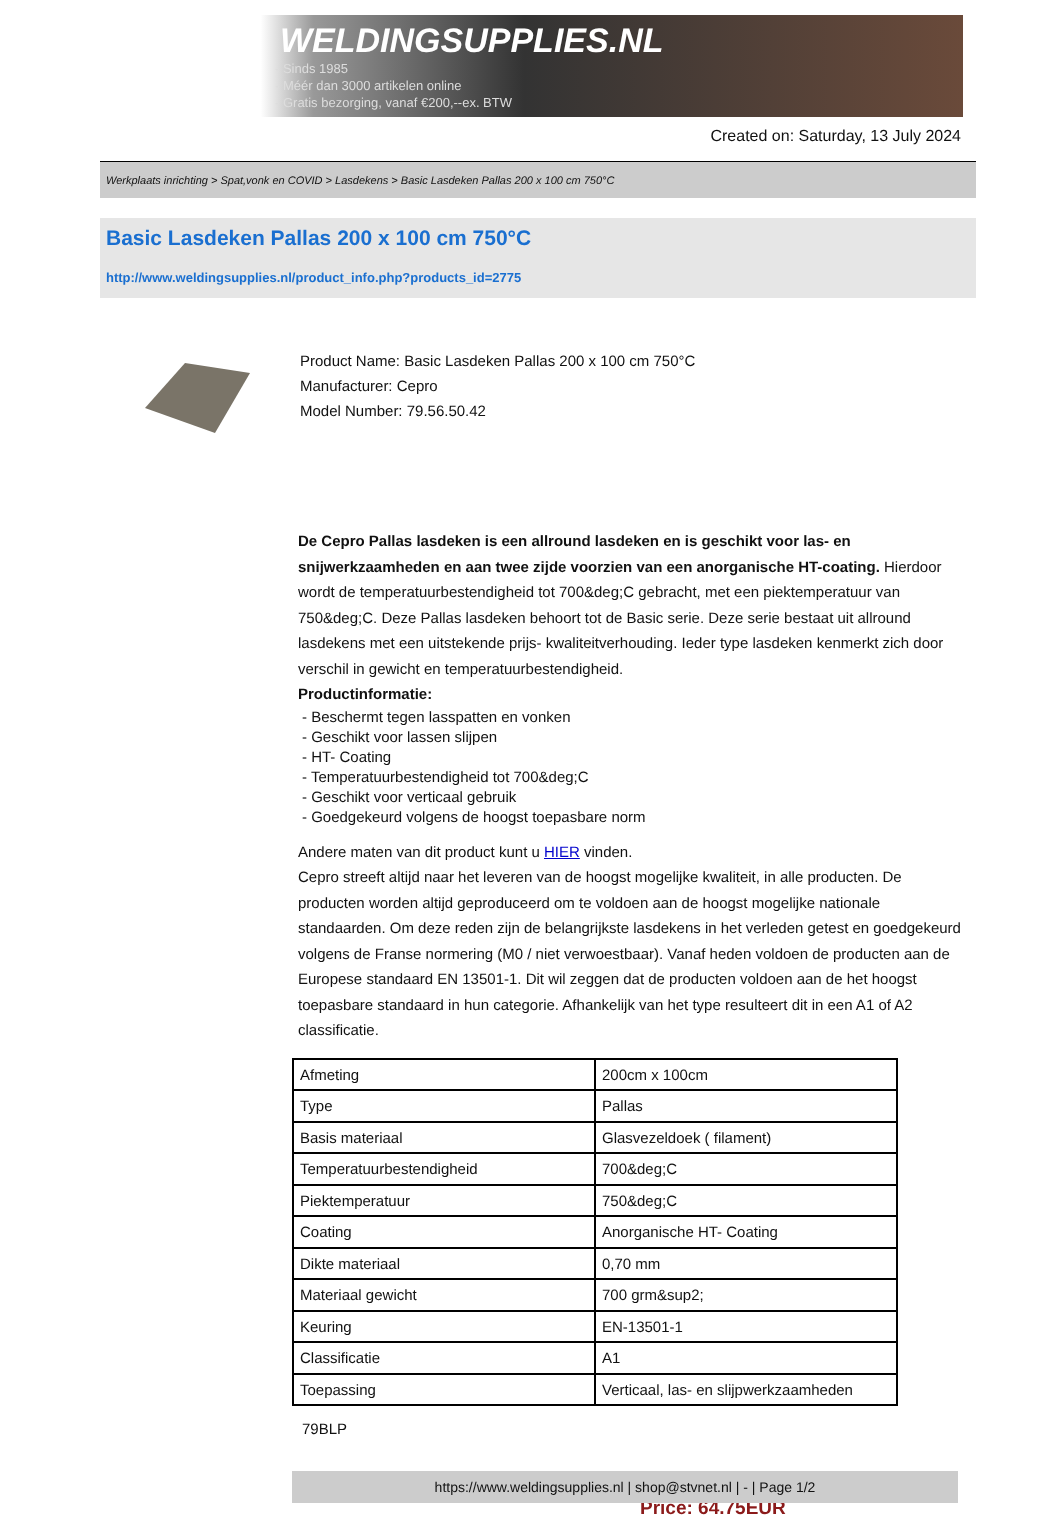WELDINGSUPPLIES.NL
- Sinds 1985
- Méér dan 3000 artikelen online
- Gratis bezorging, vanaf €200,--ex. BTW
Created on: Saturday, 13 July 2024
Werkplaats inrichting > Spat,vonk en COVID > Lasdekens > Basic Lasdeken Pallas 200 x 100 cm 750°C
Basic Lasdeken Pallas 200 x 100 cm 750°C
http://www.weldingsupplies.nl/product_info.php?products_id=2775
Product Name: Basic Lasdeken Pallas 200 x 100 cm 750°C
Manufacturer: Cepro
Model Number: 79.56.50.42
De Cepro Pallas lasdeken is een allround lasdeken en is geschikt voor las- en snijwerkzaamheden en aan twee zijde voorzien van een anorganische HT-coating. Hierdoor wordt de temperatuurbestendigheid tot 700&deg;C gebracht, met een piektemperatuur van 750&deg;C. Deze Pallas lasdeken behoort tot de Basic serie. Deze serie bestaat uit allround lasdekens met een uitstekende prijs- kwaliteitverhouding. Ieder type lasdeken kenmerkt zich door verschil in gewicht en temperatuurbestendigheid.
Productinformatie:
- Beschermt tegen lasspatten en vonken
- Geschikt voor lassen slijpen
- HT- Coating
- Temperatuurbestendigheid tot 700&deg;C
- Geschikt voor verticaal gebruik
- Goedgekeurd volgens de hoogst toepasbare norm
Andere maten van dit product kunt u HIER vinden.
Cepro streeft altijd naar het leveren van de hoogst mogelijke kwaliteit, in alle producten. De producten worden altijd geproduceerd om te voldoen aan de hoogst mogelijke nationale standaarden. Om deze reden zijn de belangrijkste lasdekens in het verleden getest en goedgekeurd volgens de Franse normering (M0 / niet verwoestbaar). Vanaf heden voldoen de producten aan de Europese standaard EN 13501-1. Dit wil zeggen dat de producten voldoen aan de het hoogst toepasbare standaard in hun categorie. Afhankelijk van het type resulteert dit in een A1 of A2 classificatie.
| Afmeting | 200cm x 100cm |
| Type | Pallas |
| Basis materiaal | Glasvezeldoek ( filament) |
| Temperatuurbestendigheid | 700&deg;C |
| Piektemperatuur | 750&deg;C |
| Coating | Anorganische HT- Coating |
| Dikte materiaal | 0,70 mm |
| Materiaal gewicht | 700 grm&sup2; |
| Keuring | EN-13501-1 |
| Classificatie | A1 |
| Toepassing | Verticaal, las- en slijpwerkzaamheden |
79BLP
Price: 64.75EUR
https://www.weldingsupplies.nl | shop@stvnet.nl | - | Page 1/2